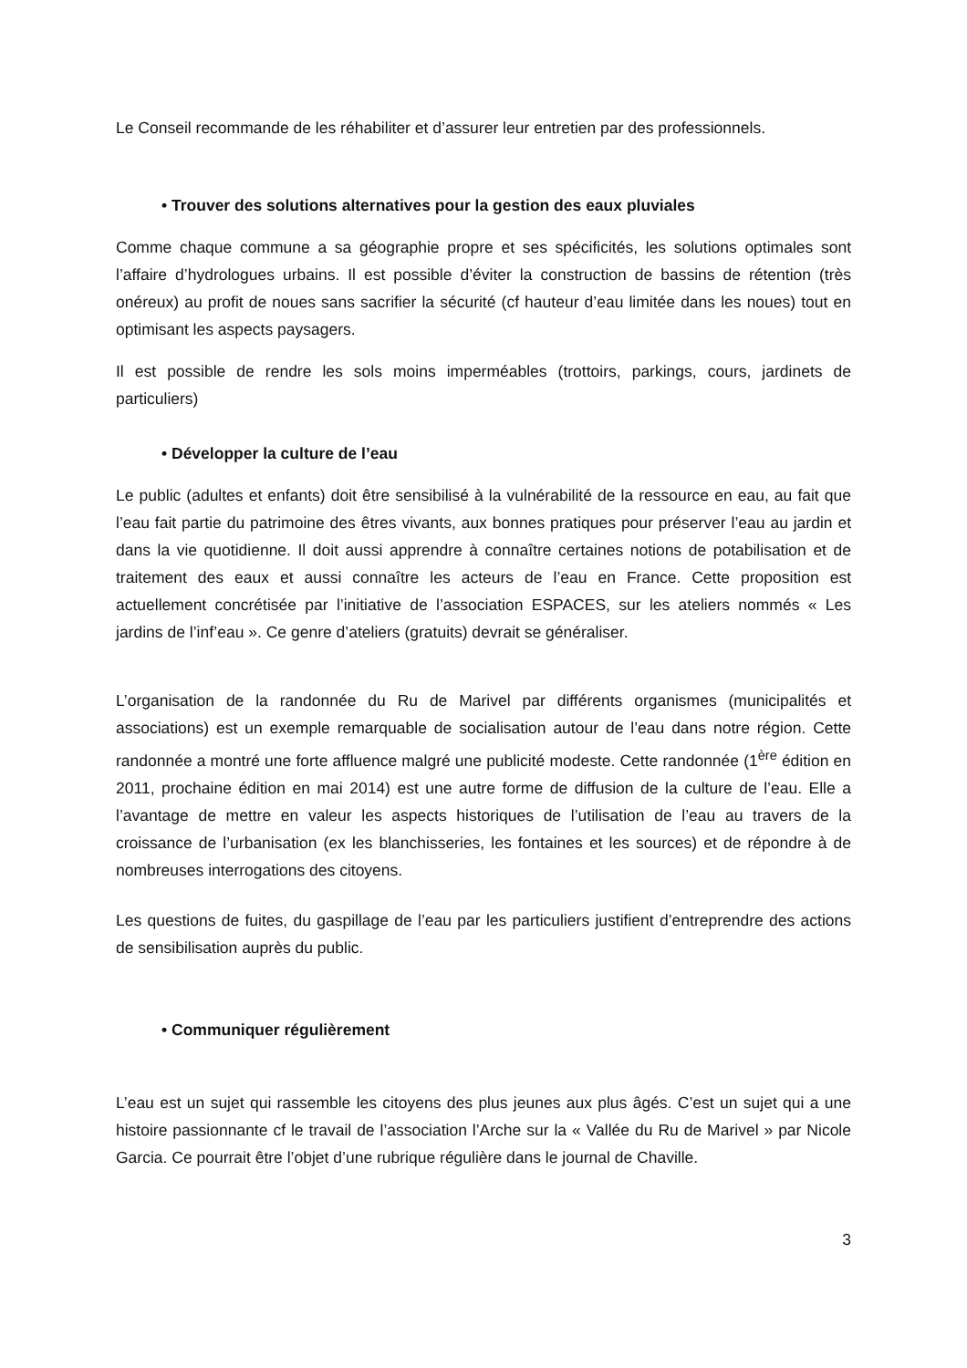Le Conseil recommande de les réhabiliter et d’assurer leur entretien par des professionnels.
• Trouver des solutions alternatives pour la gestion des eaux pluviales
Comme chaque commune a sa géographie propre et ses spécificités, les solutions optimales sont l’affaire d’hydrologues urbains. Il est possible d’éviter la construction de bassins de rétention (très onéreux) au profit de noues sans sacrifier la sécurité (cf hauteur d’eau limitée dans les noues) tout en optimisant les aspects paysagers.
Il est possible de rendre les sols moins imperméables (trottoirs, parkings, cours, jardinets de particuliers)
• Développer la culture de l’eau
Le public (adultes et enfants) doit être sensibilisé à la vulnérabilité de la ressource en eau, au fait que l’eau fait partie du patrimoine des êtres vivants, aux bonnes pratiques pour préserver l’eau au jardin et dans la vie quotidienne. Il doit aussi apprendre à connaître certaines notions de potabilisation et de traitement des eaux et aussi connaître les acteurs de l’eau en France. Cette proposition est actuellement concrétisée par l’initiative de l’association ESPACES, sur les ateliers nommés « Les jardins de l’inf’eau ». Ce genre d’ateliers (gratuits) devrait se généraliser.
L’organisation de la randonnée du Ru de Marivel par différents organismes (municipalités et associations) est un exemple remarquable de socialisation autour de l’eau dans notre région. Cette randonnée a montré une forte affluence malgré une publicité modeste. Cette randonnée (1<sup>ère</sup> édition en 2011, prochaine édition en mai 2014) est une autre forme de diffusion de la culture de l’eau. Elle a l’avantage de mettre en valeur les aspects historiques de l’utilisation de l’eau au travers de la croissance de l’urbanisation (ex les blanchisseries, les fontaines et les sources) et de répondre à de nombreuses interrogations des citoyens.
Les questions de fuites, du gaspillage de l’eau par les particuliers justifient d’entreprendre des actions de sensibilisation auprès du public.
• Communiquer régulièrement
L’eau est un sujet qui rassemble les citoyens des plus jeunes aux plus âgés. C’est un sujet qui a une histoire passionnante cf le travail de l’association l’Arche sur la « Vallée du Ru de Marivel » par Nicole Garcia. Ce pourrait être l’objet d’une rubrique régulière dans le journal de Chaville.
3